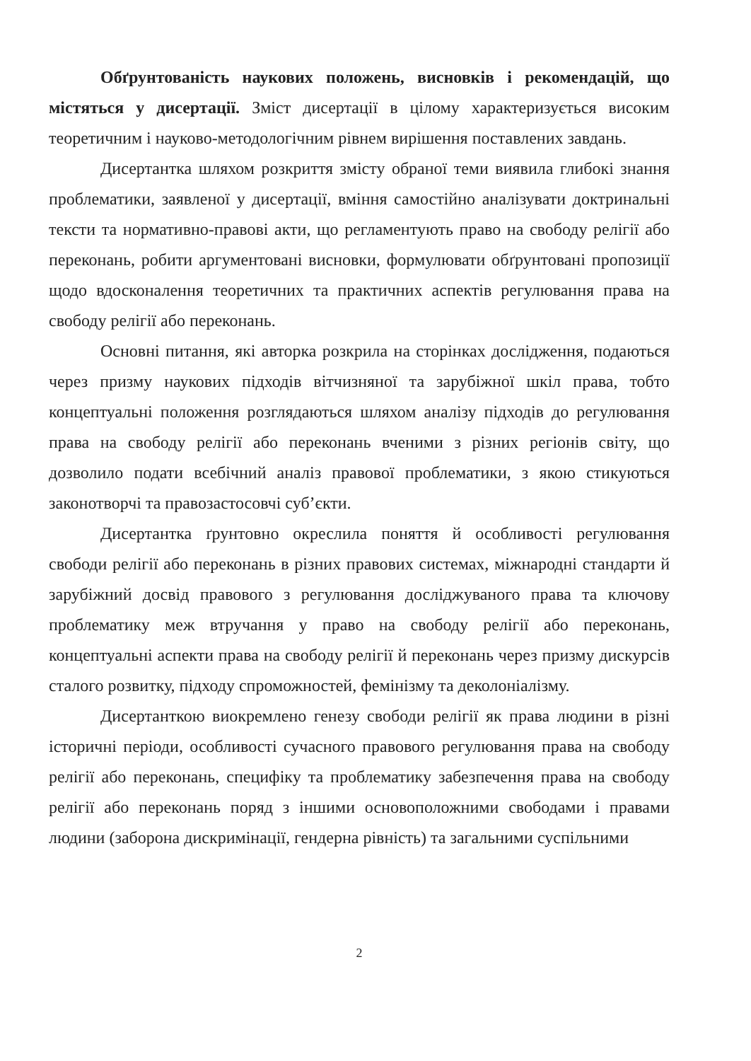Обґрунтованість наукових положень, висновків і рекомендацій, що містяться у дисертації. Зміст дисертації в цілому характеризується високим теоретичним і науково-методологічним рівнем вирішення поставлених завдань.
Дисертантка шляхом розкриття змісту обраної теми виявила глибокі знання проблематики, заявленої у дисертації, вміння самостійно аналізувати доктринальні тексти та нормативно-правові акти, що регламентують право на свободу релігії або переконань, робити аргументовані висновки, формулювати обґрунтовані пропозиції щодо вдосконалення теоретичних та практичних аспектів регулювання права на свободу релігії або переконань.
Основні питання, які авторка розкрила на сторінках дослідження, подаються через призму наукових підходів вітчизняної та зарубіжної шкіл права, тобто концептуальні положення розглядаються шляхом аналізу підходів до регулювання права на свободу релігії або переконань вченими з різних регіонів світу, що дозволило подати всебічний аналіз правової проблематики, з якою стикуються законотворчі та правозастосовчі суб’єкти.
Дисертантка ґрунтовно окреслила поняття й особливості регулювання свободи релігії або переконань в різних правових системах, міжнародні стандарти й зарубіжний досвід правового з регулювання досліджуваного права та ключову проблематику меж втручання у право на свободу релігії або переконань, концептуальні аспекти права на свободу релігії й переконань через призму дискурсів сталого розвитку, підходу спроможностей, фемінізму та деколоніалізму.
Дисертанткою виокремлено генезу свободи релігії як права людини в різні історичні періоди, особливості сучасного правового регулювання права на свободу релігії або переконань, специфіку та проблематику забезпечення права на свободу релігії або переконань поряд з іншими основоположними свободами і правами людини (заборона дискримінації, гендерна рівність) та загальними суспільними
2